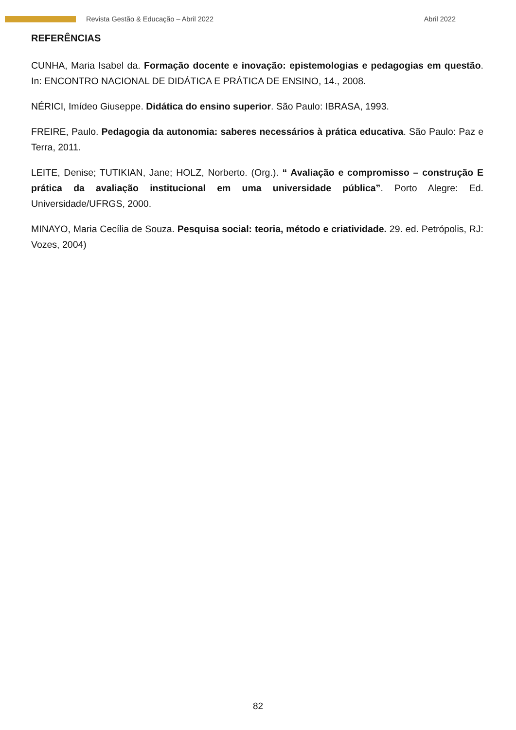Revista Gestão & Educação – Abril 2022 Abril 2022
REFERÊNCIAS
CUNHA, Maria Isabel da. Formação docente e inovação: epistemologias e pedagogias em questão. In: ENCONTRO NACIONAL DE DIDÁTICA E PRÁTICA DE ENSINO, 14., 2008.
NÉRICI, Imídeo Giuseppe. Didática do ensino superior. São Paulo: IBRASA, 1993.
FREIRE, Paulo. Pedagogia da autonomia: saberes necessários à prática educativa. São Paulo: Paz e Terra, 2011.
LEITE, Denise; TUTIKIAN, Jane; HOLZ, Norberto. (Org.). “ Avaliação e compromisso – construção E prática da avaliação institucional em uma universidade pública”. Porto Alegre: Ed. Universidade/UFRGS, 2000.
MINAYO, Maria Cecília de Souza. Pesquisa social: teoria, método e criatividade. 29. ed. Petrópolis, RJ: Vozes, 2004)
82